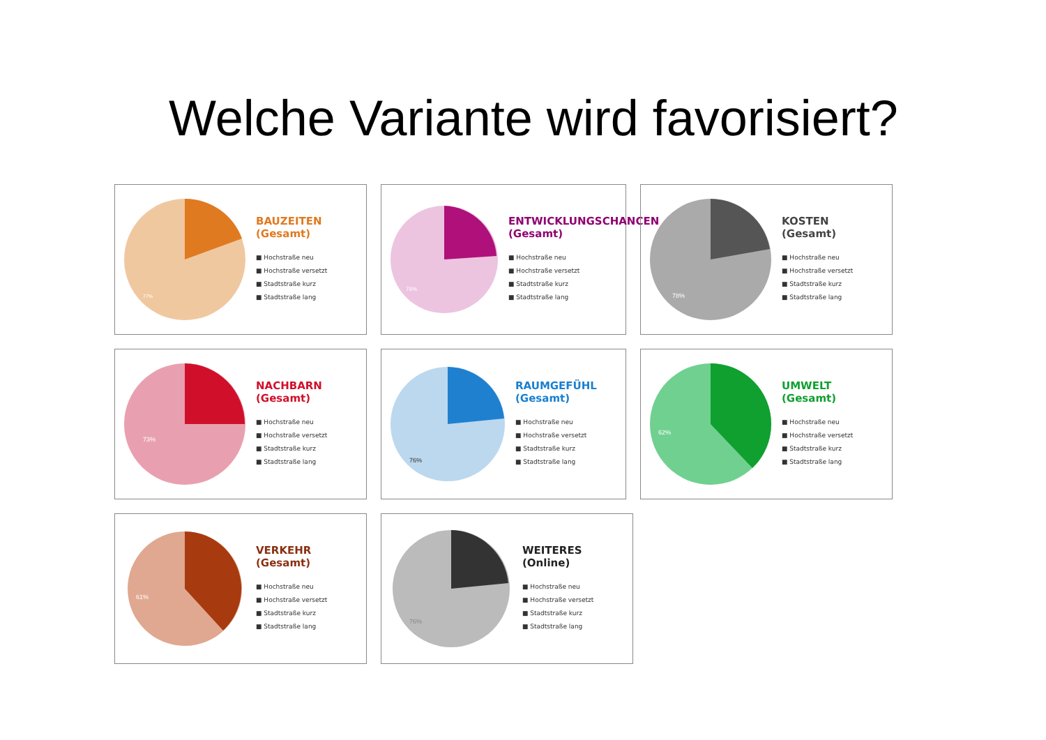Welche Variante wird favorisiert?
77%
BAUZEITEN
(Gesamt)
■ Hochstraße neu
■ Hochstraße versetzt
■ Stadtstraße kurz
■ Stadtstraße lang
76%
ENTWICKLUNGSCHANCEN
(Gesamt)
■ Hochstraße neu
■ Hochstraße versetzt
■ Stadtstraße kurz
■ Stadtstraße lang
78%
KOSTEN
(Gesamt)
■ Hochstraße neu
■ Hochstraße versetzt
■ Stadtstraße kurz
■ Stadtstraße lang
73%
NACHBARN
(Gesamt)
■ Hochstraße neu
■ Hochstraße versetzt
■ Stadtstraße kurz
■ Stadtstraße lang
76%
RAUMGEFÜHL
(Gesamt)
■ Hochstraße neu
■ Hochstraße versetzt
■ Stadtstraße kurz
■ Stadtstraße lang
62%
UMWELT
(Gesamt)
■ Hochstraße neu
■ Hochstraße versetzt
■ Stadtstraße kurz
■ Stadtstraße lang
61%
VERKEHR
(Gesamt)
■ Hochstraße neu
■ Hochstraße versetzt
■ Stadtstraße kurz
■ Stadtstraße lang
76%
WEITERES
(Online)
■ Hochstraße neu
■ Hochstraße versetzt
■ Stadtstraße kurz
■ Stadtstraße lang